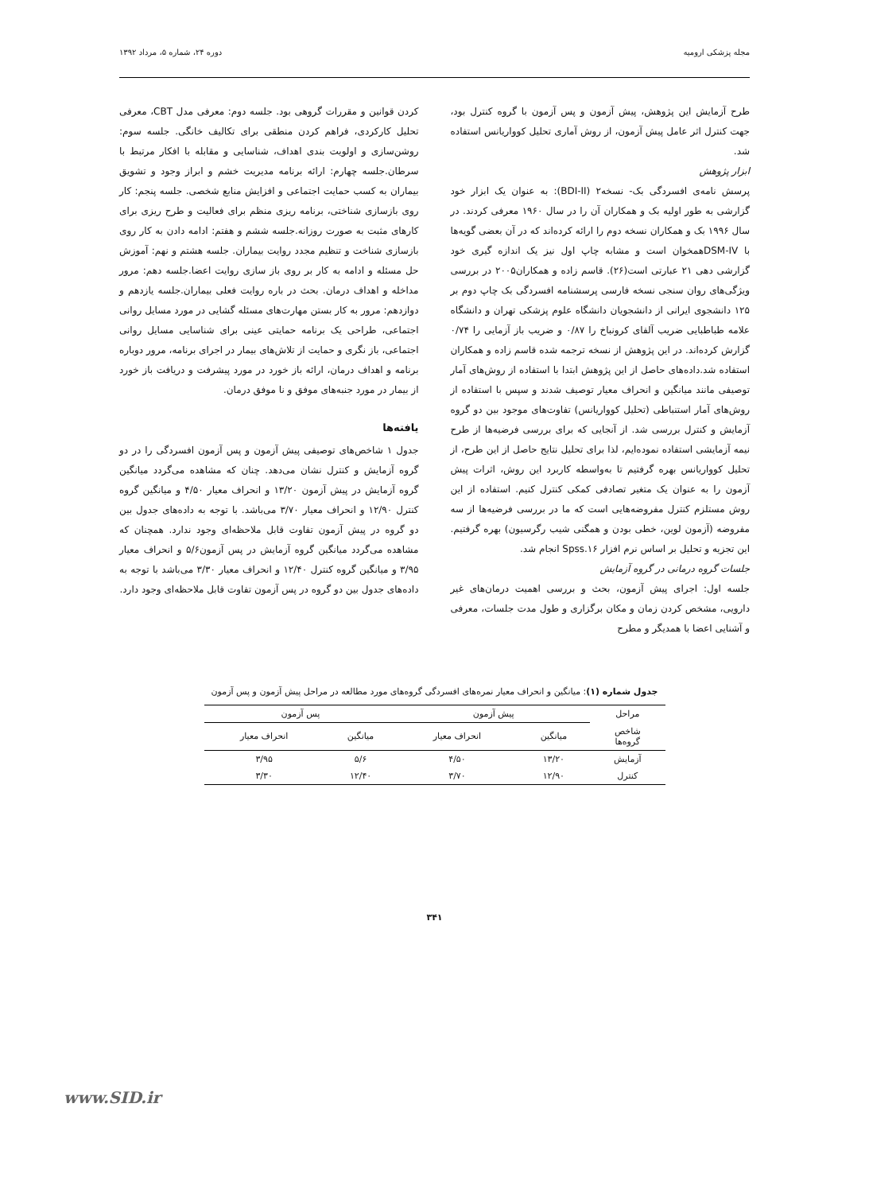مجله پزشکی ارومیه دوره ۲۴، شماره ۵، مرداد ۱۳۹۲
طرح آزمایش این پژوهش، پیش آزمون و پس آزمون با گروه کنترل بود، جهت کنترل اثر عامل پیش آزمون، از روش آماری تحلیل کوواریانس استفاده شد.
ابزار پژوهش
پرسش نامه‌ی افسردگی بک- نسخه۲ (BDI-II): به عنوان یک ابزار خود گزارشی به طور اولیه بک و همکاران آن را در سال ۱۹۶۰ معرفی کردند. در سال ۱۹۹۶ بک و همکاران نسخه دوم را ارائه کرده‌اند که در آن بعضی گویه‌ها با DSM-IVهمخوان است و مشابه چاپ اول نیز یک اندازه گیری خود گزارشی دهی ۲۱ عبارتی است(۲۶). قاسم زاده و همکاران۲۰۰۵ در بررسی ویژگی‌های روان سنجی نسخه فارسی پرسشنامه افسردگی بک چاپ دوم بر ۱۲۵ دانشجوی ایرانی از دانشجویان دانشگاه علوم پزشکی تهران و دانشگاه علامه طباطبایی ضریب آلفای کرونباخ را ۰/۸۷ و ضریب باز آزمایی را ۰/۷۴ گزارش کرده‌اند. در این پژوهش از نسخه ترجمه شده قاسم زاده و همکاران استفاده شد.داده‌های حاصل از این پژوهش ابتدا با استفاده از روش‌های آمار توصیفی مانند میانگین و انحراف معیار توصیف شدند و سپس با استفاده از روش‌های آمار استنباطی (تحلیل کوواریانس) تفاوت‌های موجود بین دو گروه آزمایش و کنترل بررسی شد. از آنجایی که برای بررسی فرضیه‌ها از طرح نیمه آزمایشی استفاده نموده‌ایم، لذا برای تحلیل نتایج حاصل از این طرح، از تحلیل کوواریانس بهره گرفتیم تا به‌واسطه کاربرد این روش، اثرات پیش آزمون را به عنوان یک متغیر تصادفی کمکی کنترل کنیم. استفاده از این روش مستلزم کنترل مفروضه‌هایی است که ما در بررسی فرضیه‌ها از سه مفروضه (آزمون لوین، خطی بودن و همگنی شیب رگرسیون) بهره گرفتیم. این تجزیه و تحلیل بر اساس نرم افزار Spss.۱۶ انجام شد.
جلسات گروه درمانی در گروه آزمایش
جلسه اول: اجرای پیش آزمون، بحث و بررسی اهمیت درمان‌های غیر دارویی، مشخص کردن زمان و مکان برگزاری و طول مدت جلسات، معرفی و آشنایی اعضا با همدیگر و مطرح
کردن قوانین و مقررات گروهی بود. جلسه دوم: معرفی مدل CBT، معرفی تحلیل کارکردی، فراهم کردن منطقی برای تکالیف خانگی. جلسه سوم: روشن‌سازی و اولویت بندی اهداف، شناسایی و مقابله با افکار مرتبط با سرطان.جلسه چهارم: ارائه برنامه مدیریت خشم و ابراز وجود و تشویق بیماران به کسب حمایت اجتماعی و افزایش منابع شخصی. جلسه پنجم: کار روی بازسازی شناختی، برنامه ریزی منظم برای فعالیت و طرح ریزی برای کارهای مثبت به صورت روزانه.جلسه ششم و هفتم: ادامه دادن به کار روی بازسازی شناخت و تنظیم مجدد روایت بیماران. جلسه هشتم و نهم: آموزش حل مسئله و ادامه به کار بر روی باز سازی روایت اعضا.جلسه دهم: مرور مداخله و اهداف درمان. بحث در باره روایت فعلی بیماران.جلسه یازدهم و دوازدهم: مرور به کار بستن مهارت‌های مسئله گشایی در مورد مسایل روانی اجتماعی، طراحی یک برنامه حمایتی عینی برای شناسایی مسایل روانی اجتماعی، باز نگری و حمایت از تلاش‌های بیمار در اجرای برنامه، مرور دوباره برنامه و اهداف درمان، ارائه باز خورد در مورد پیشرفت و دریافت باز خورد از بیمار در مورد جنبه‌های موفق و نا موفق درمان.
یافته‌ها
جدول ۱ شاخص‌های توصیفی پیش آزمون و پس آزمون افسردگی را در دو گروه آزمایش و کنترل نشان می‌دهد. چنان که مشاهده می‌گردد میانگین گروه آزمایش در پیش آزمون ۱۳/۲۰ و انحراف معیار ۴/۵۰ و میانگین گروه کنترل ۱۲/۹۰ و انحراف معیار ۳/۷۰ می‌باشد. با توجه به داده‌های جدول بین دو گروه در پیش آزمون تفاوت قابل ملاحظه‌ای وجود ندارد. همچنان که مشاهده می‌گردد میانگین گروه آزمایش در پس آزمون۵/۶ و انحراف معیار ۳/۹۵ و میانگین گروه کنترل ۱۲/۴۰ و انحراف معیار ۳/۳۰ می‌باشد با توجه به داده‌های جدول بین دو گروه در پس آزمون تفاوت قابل ملاحظه‌ای وجود دارد.
جدول شماره (۱): میانگین و انحراف معیار نمره‌های افسردگی گروه‌های مورد مطالعه در مراحل پیش آزمون و پس آزمون
| مراحل | پیش آزمون | | پس آزمون | |
| --- | --- | --- | --- | --- |
| شاخص گروه‌ها | میانگین | انحراف معیار | میانگین | انحراف معیار |
| آزمایش | ۱۳/۲۰ | ۴/۵۰ | ۵/۶ | ۳/۹۵ |
| کنترل | ۱۲/۹۰ | ۳/۷۰ | ۱۲/۴۰ | ۳/۳۰ |
۳۴۱
www.SID.ir